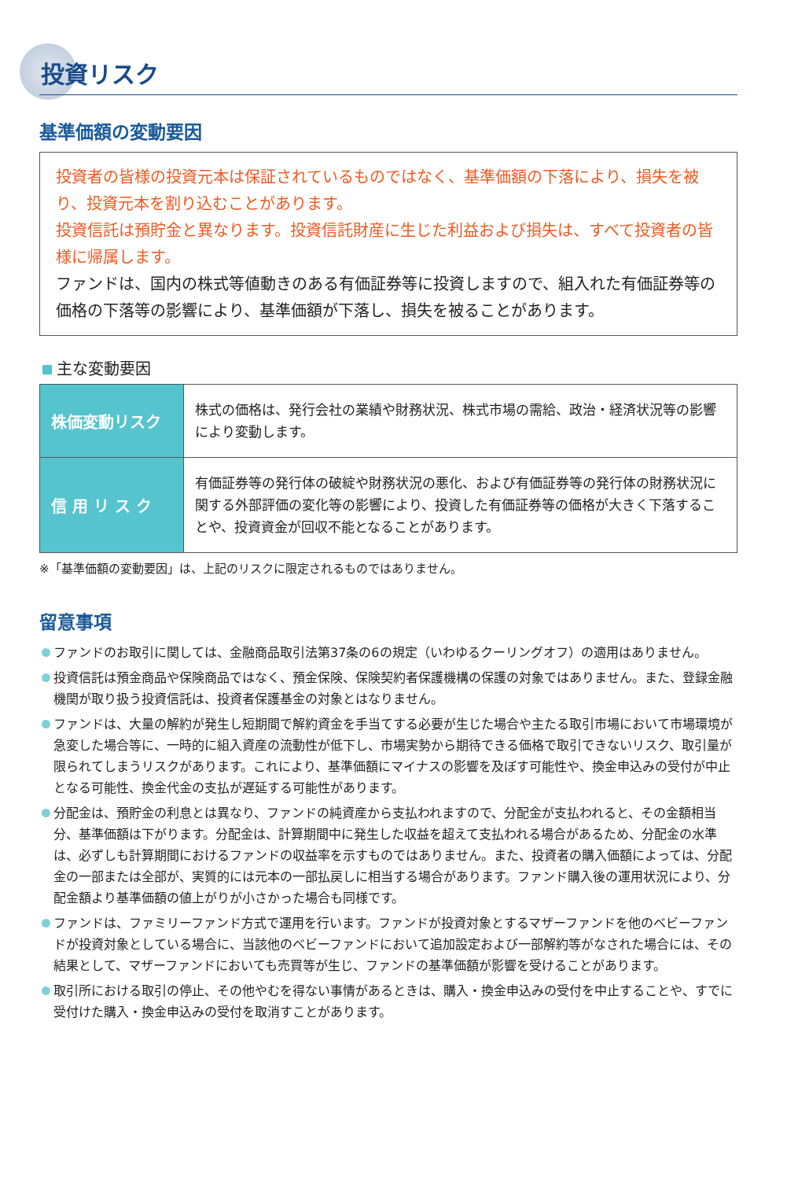投資リスク
基準価額の変動要因
投資者の皆様の投資元本は保証されているものではなく、基準価額の下落により、損失を被り、投資元本を割り込むことがあります。
投資信託は預貯金と異なります。投資信託財産に生じた利益および損失は、すべて投資者の皆様に帰属します。
ファンドは、国内の株式等値動きのある有価証券等に投資しますので、組入れた有価証券等の価格の下落等の影響により、基準価額が下落し、損失を被ることがあります。
主な変動要因
| 株価変動リスク | 株式の価格は、発行会社の業績や財務状況、株式市場の需給、政治・経済状況等の影響により変動します。 |
| 信 用 リ ス ク | 有価証券等の発行体の破綻や財務状況の悪化、および有価証券等の発行体の財務状況に関する外部評価の変化等の影響により、投資した有価証券等の価格が大きく下落することや、投資資金が回収不能となることがあります。 |
※「基準価額の変動要因」は、上記のリスクに限定されるものではありません。
留意事項
ファンドのお取引に関しては、金融商品取引法第37条の6の規定（いわゆるクーリングオフ）の適用はありません。
投資信託は預金商品や保険商品ではなく、預金保険、保険契約者保護機構の保護の対象ではありません。また、登録金融機関が取り扱う投資信託は、投資者保護基金の対象とはなりません。
ファンドは、大量の解約が発生し短期間で解約資金を手当てする必要が生じた場合や主たる取引市場において市場環境が急変した場合等に、一時的に組入資産の流動性が低下し、市場実勢から期待できる価格で取引できないリスク、取引量が限られてしまうリスクがあります。これにより、基準価額にマイナスの影響を及ぼす可能性や、換金申込みの受付が中止となる可能性、換金代金の支払が遅延する可能性があります。
分配金は、預貯金の利息とは異なり、ファンドの純資産から支払われますので、分配金が支払われると、その金額相当分、基準価額は下がります。分配金は、計算期間中に発生した収益を超えて支払われる場合があるため、分配金の水準は、必ずしも計算期間におけるファンドの収益率を示すものではありません。また、投資者の購入価額によっては、分配金の一部または全部が、実質的には元本の一部払戻しに相当する場合があります。ファンド購入後の運用状況により、分配金額より基準価額の値上がりが小さかった場合も同様です。
ファンドは、ファミリーファンド方式で運用を行います。ファンドが投資対象とするマザーファンドを他のベビーファンドが投資対象としている場合に、当該他のベビーファンドにおいて追加設定および一部解約等がなされた場合には、その結果として、マザーファンドにおいても売買等が生じ、ファンドの基準価額が影響を受けることがあります。
取引所における取引の停止、その他やむを得ない事情があるときは、購入・換金申込みの受付を中止することや、すでに受付けた購入・換金申込みの受付を取消すことがあります。